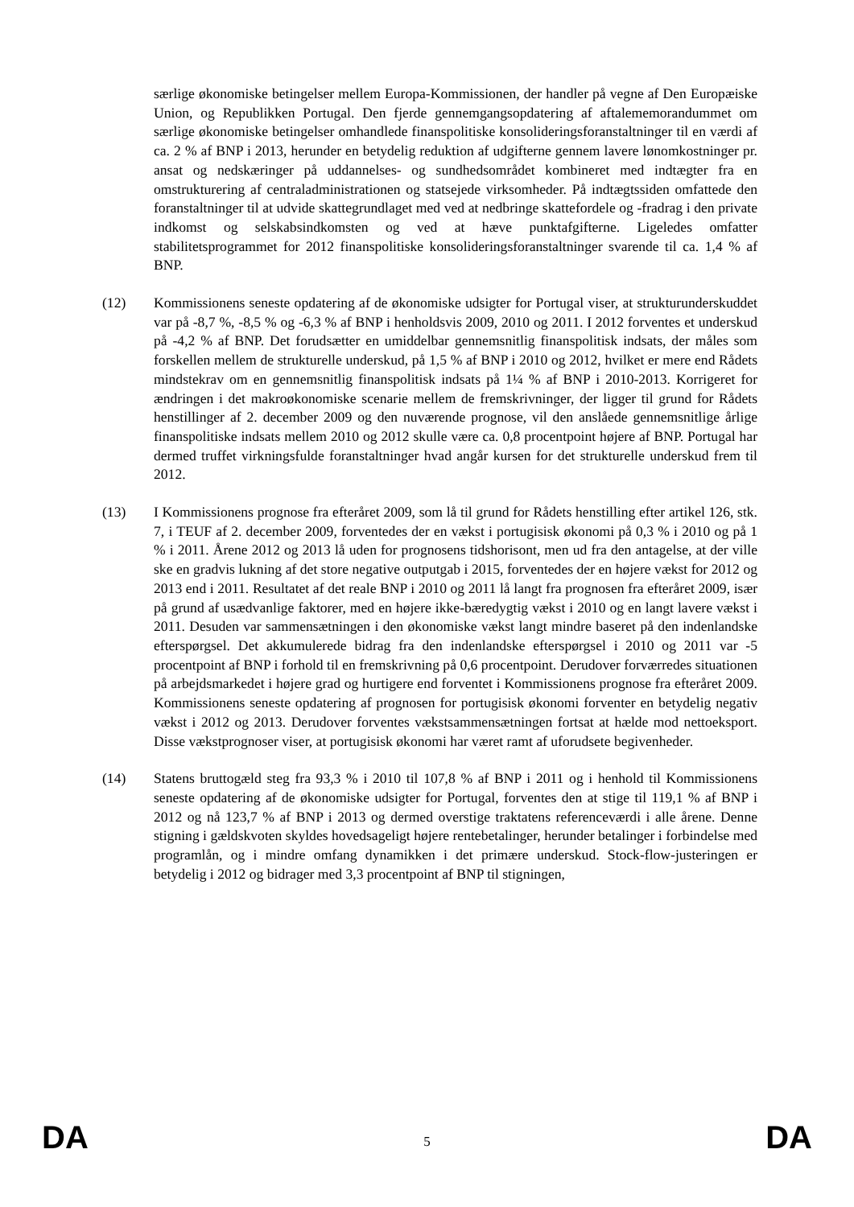særlige økonomiske betingelser mellem Europa-Kommissionen, der handler på vegne af Den Europæiske Union, og Republikken Portugal. Den fjerde gennemgangsopdatering af aftalememorandummet om særlige økonomiske betingelser omhandlede finanspolitiske konsolideringsforanstaltninger til en værdi af ca. 2 % af BNP i 2013, herunder en betydelig reduktion af udgifterne gennem lavere lønomkostninger pr. ansat og nedskæringer på uddannelses- og sundhedsområdet kombineret med indtægter fra en omstrukturering af centraladministrationen og statsejede virksomheder. På indtægtssiden omfattede den foranstaltninger til at udvide skattegrundlaget med ved at nedbringe skattefordele og -fradrag i den private indkomst og selskabsindkomsten og ved at hæve punktafgifterne. Ligeledes omfatter stabilitetsprogrammet for 2012 finanspolitiske konsolideringsforanstaltninger svarende til ca. 1,4 % af BNP.
(12) Kommissionens seneste opdatering af de økonomiske udsigter for Portugal viser, at strukturunderskuddet var på -8,7 %, -8,5 % og -6,3 % af BNP i henholdsvis 2009, 2010 og 2011. I 2012 forventes et underskud på -4,2 % af BNP. Det forudsætter en umiddelbar gennemsnitlig finanspolitisk indsats, der måles som forskellen mellem de strukturelle underskud, på 1,5 % af BNP i 2010 og 2012, hvilket er mere end Rådets mindstekrav om en gennemsnitlig finanspolitisk indsats på 1¼ % af BNP i 2010-2013. Korrigeret for ændringen i det makroøkonomiske scenarie mellem de fremskrivninger, der ligger til grund for Rådets henstillinger af 2. december 2009 og den nuværende prognose, vil den anslåede gennemsnitlige årlige finanspolitiske indsats mellem 2010 og 2012 skulle være ca. 0,8 procentpoint højere af BNP. Portugal har dermed truffet virkningsfulde foranstaltninger hvad angår kursen for det strukturelle underskud frem til 2012.
(13) I Kommissionens prognose fra efteråret 2009, som lå til grund for Rådets henstilling efter artikel 126, stk. 7, i TEUF af 2. december 2009, forventedes der en vækst i portugisisk økonomi på 0,3 % i 2010 og på 1 % i 2011. Årene 2012 og 2013 lå uden for prognosens tidshorisont, men ud fra den antagelse, at der ville ske en gradvis lukning af det store negative outputgab i 2015, forventedes der en højere vækst for 2012 og 2013 end i 2011. Resultatet af det reale BNP i 2010 og 2011 lå langt fra prognosen fra efteråret 2009, især på grund af usædvanlige faktorer, med en højere ikke-bæredygtig vækst i 2010 og en langt lavere vækst i 2011. Desuden var sammensætningen i den økonomiske vækst langt mindre baseret på den indenlandske efterspørgsel. Det akkumulerede bidrag fra den indenlandske efterspørgsel i 2010 og 2011 var -5 procentpoint af BNP i forhold til en fremskrivning på 0,6 procentpoint. Derudover forværredes situationen på arbejdsmarkedet i højere grad og hurtigere end forventet i Kommissionens prognose fra efteråret 2009. Kommissionens seneste opdatering af prognosen for portugisisk økonomi forventer en betydelig negativ vækst i 2012 og 2013. Derudover forventes vækstsammensætningen fortsat at hælde mod nettoeksport. Disse vækstprognoser viser, at portugisisk økonomi har været ramt af uforudsete begivenheder.
(14) Statens bruttogæld steg fra 93,3 % i 2010 til 107,8 % af BNP i 2011 og i henhold til Kommissionens seneste opdatering af de økonomiske udsigter for Portugal, forventes den at stige til 119,1 % af BNP i 2012 og nå 123,7 % af BNP i 2013 og dermed overstige traktatens referenceværdi i alle årene. Denne stigning i gældskvoten skyldes hovedsageligt højere rentebetalinger, herunder betalinger i forbindelse med programlån, og i mindre omfang dynamikken i det primære underskud. Stock-flow-justeringen er betydelig i 2012 og bidrager med 3,3 procentpoint af BNP til stigningen,
DA 5 DA